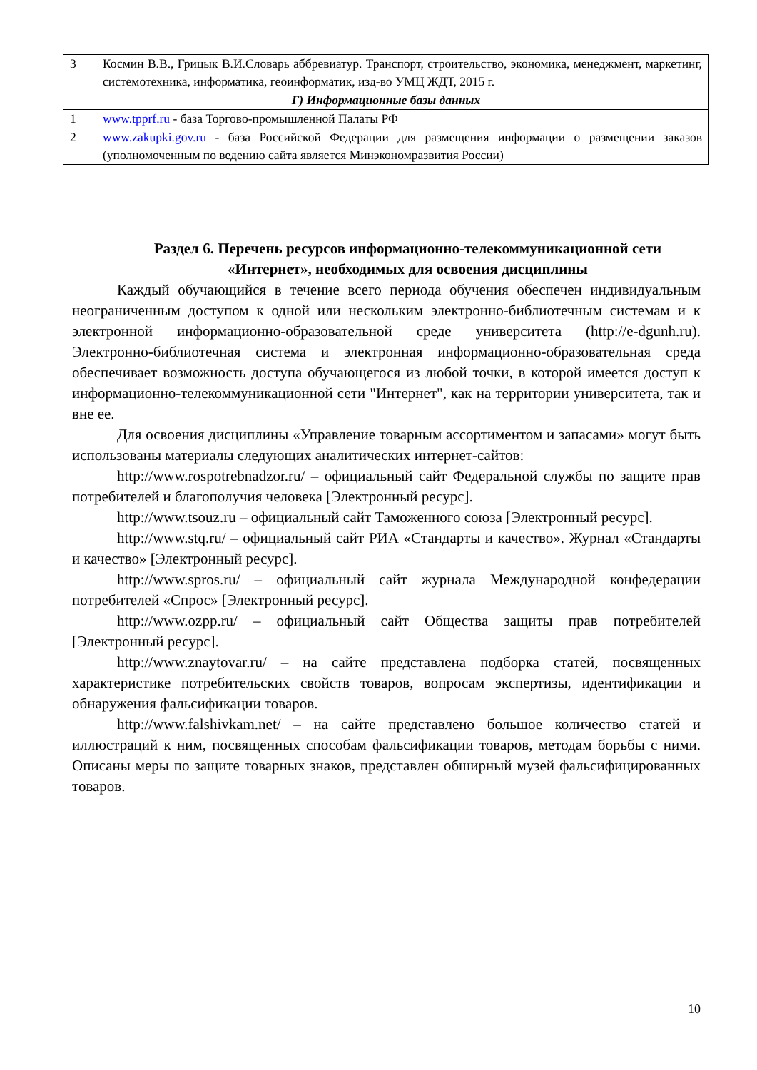| 3 | Космин В.В., Грицык В.И.Словарь аббревиатур. Транспорт, строительство, экономика, менеджмент, маркетинг, системотехника, информатика, геоинформатик, изд-во УМЦ ЖДТ, 2015 г. |
| Г) Информационные базы данных | |
| 1 | www.tpprf.ru - база Торгово-промышленной Палаты РФ |
| 2 | www.zakupki.gov.ru - база Российской Федерации для размещения информации о размещении заказов (уполномоченным по ведению сайта является Минэкономразвития России) |
Раздел 6. Перечень ресурсов информационно-телекоммуникационной сети «Интернет», необходимых для освоения дисциплины
Каждый обучающийся в течение всего периода обучения обеспечен индивидуальным неограниченным доступом к одной или нескольким электронно-библиотечным системам и к электронной информационно-образовательной среде университета (http://e-dgunh.ru). Электронно-библиотечная система и электронная информационно-образовательная среда обеспечивает возможность доступа обучающегося из любой точки, в которой имеется доступ к информационно-телекоммуникационной сети "Интернет", как на территории университета, так и вне ее.
Для освоения дисциплины «Управление товарным ассортиментом и запасами» могут быть использованы материалы следующих аналитических интернет-сайтов:
http://www.rospotrebnadzor.ru/ – официальный сайт Федеральной службы по защите прав потребителей и благополучия человека [Электронный ресурс].
http://www.tsouz.ru – официальный сайт Таможенного союза [Электронный ресурс].
http://www.stq.ru/ – официальный сайт РИА «Стандарты и качество». Журнал «Стандарты и качество» [Электронный ресурс].
http://www.spros.ru/ – официальный сайт журнала Международной конфедерации потребителей «Спрос» [Электронный ресурс].
http://www.ozpp.ru/ – официальный сайт Общества защиты прав потребителей [Электронный ресурс].
http://www.znaytovar.ru/ – на сайте представлена подборка статей, посвященных характеристике потребительских свойств товаров, вопросам экспертизы, идентификации и обнаружения фальсификации товаров.
http://www.falshivkam.net/ – на сайте представлено большое количество статей и иллюстраций к ним, посвященных способам фальсификации товаров, методам борьбы с ними. Описаны меры по защите товарных знаков, представлен обширный музей фальсифицированных товаров.
10